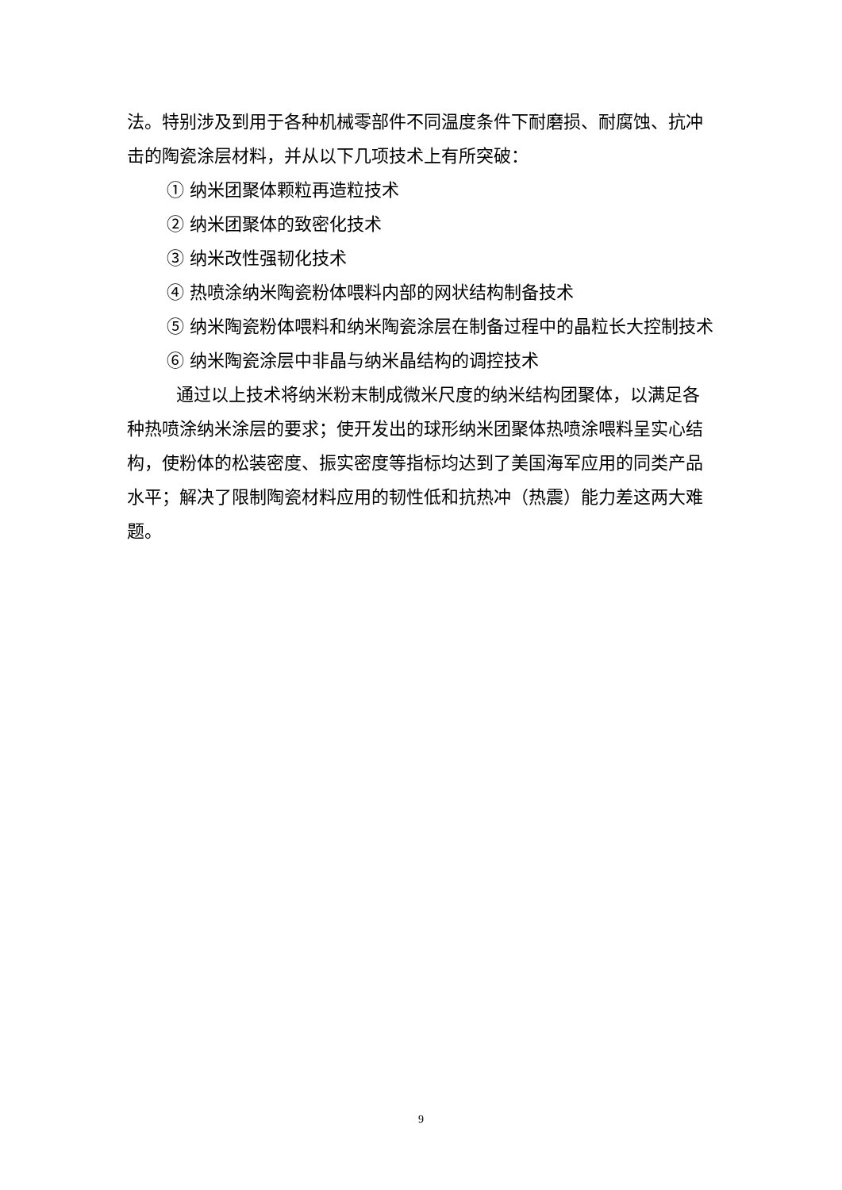法。特别涉及到用于各种机械零部件不同温度条件下耐磨损、耐腐蚀、抗冲击的陶瓷涂层材料，并从以下几项技术上有所突破：
① 纳米团聚体颗粒再造粒技术
② 纳米团聚体的致密化技术
③ 纳米改性强韧化技术
④ 热喷涂纳米陶瓷粉体喂料内部的网状结构制备技术
⑤ 纳米陶瓷粉体喂料和纳米陶瓷涂层在制备过程中的晶粒长大控制技术
⑥ 纳米陶瓷涂层中非晶与纳米晶结构的调控技术
通过以上技术将纳米粉末制成微米尺度的纳米结构团聚体，以满足各种热喷涂纳米涂层的要求；使开发出的球形纳米团聚体热喷涂喂料呈实心结构，使粉体的松装密度、振实密度等指标均达到了美国海军应用的同类产品水平；解决了限制陶瓷材料应用的韧性低和抗热冲（热震）能力差这两大难题。
9